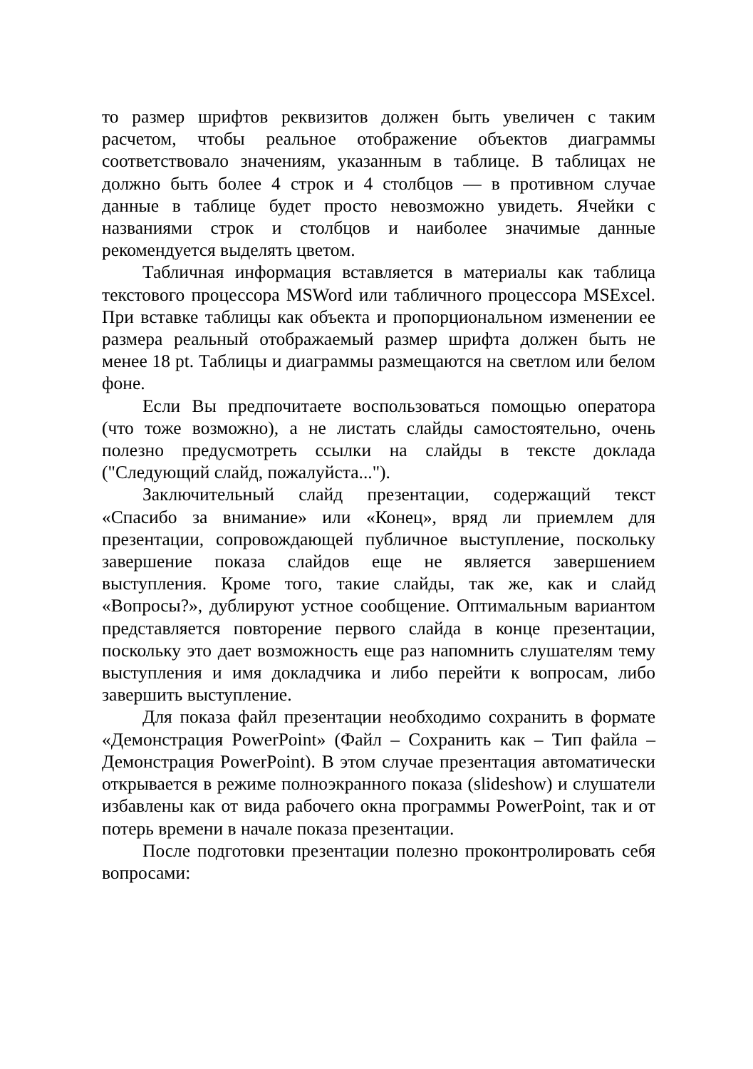то размер шрифтов реквизитов должен быть увеличен с таким расчетом, чтобы реальное отображение объектов диаграммы соответствовало значениям, указанным в таблице. В таблицах не должно быть более 4 строк и 4 столбцов — в противном случае данные в таблице будет просто невозможно увидеть. Ячейки с названиями строк и столбцов и наиболее значимые данные рекомендуется выделять цветом.
Табличная информация вставляется в материалы как таблица текстового процессора MSWord или табличного процессора MSExcel. При вставке таблицы как объекта и пропорциональном изменении ее размера реальный отображаемый размер шрифта должен быть не менее 18 pt. Таблицы и диаграммы размещаются на светлом или белом фоне.
Если Вы предпочитаете воспользоваться помощью оператора (что тоже возможно), а не листать слайды самостоятельно, очень полезно предусмотреть ссылки на слайды в тексте доклада ("Следующий слайд, пожалуйста...").
Заключительный слайд презентации, содержащий текст «Спасибо за внимание» или «Конец», вряд ли приемлем для презентации, сопровождающей публичное выступление, поскольку завершение показа слайдов еще не является завершением выступления. Кроме того, такие слайды, так же, как и слайд «Вопросы?», дублируют устное сообщение. Оптимальным вариантом представляется повторение первого слайда в конце презентации, поскольку это дает возможность еще раз напомнить слушателям тему выступления и имя докладчика и либо перейти к вопросам, либо завершить выступление.
Для показа файл презентации необходимо сохранить в формате «Демонстрация PowerPoint» (Файл – Сохранить как – Тип файла – Демонстрация PowerPoint). В этом случае презентация автоматически открывается в режиме полноэкранного показа (slideshow) и слушатели избавлены как от вида рабочего окна программы PowerPoint, так и от потерь времени в начале показа презентации.
После подготовки презентации полезно проконтролировать себя вопросами: